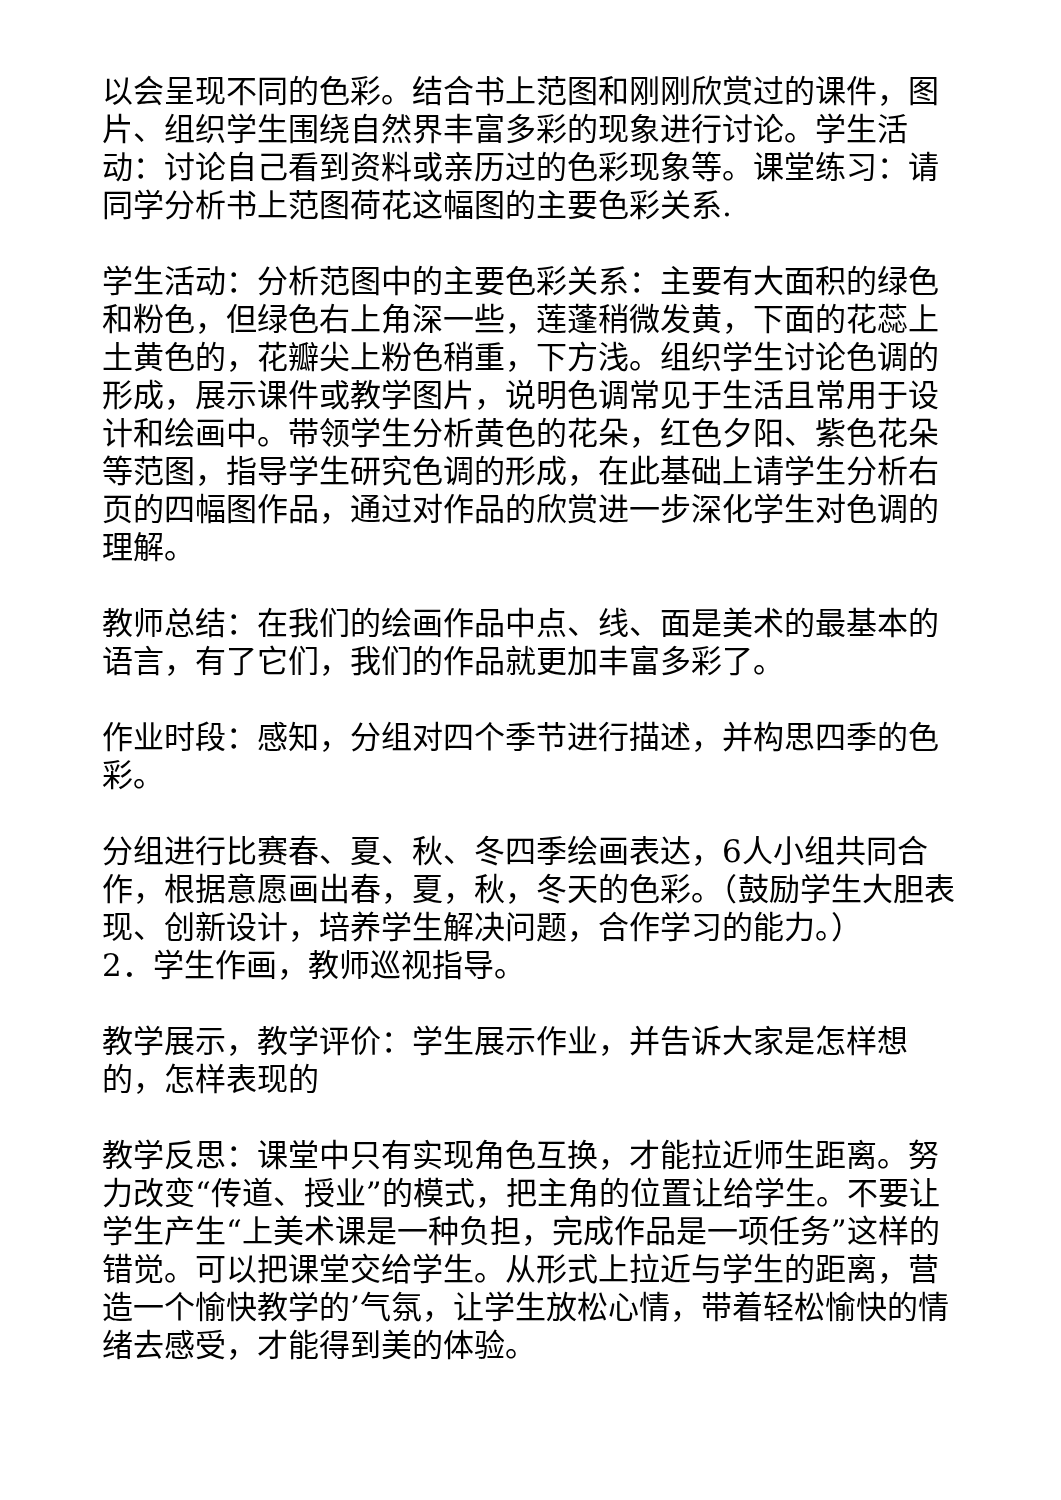以会呈现不同的色彩。结合书上范图和刚刚欣赏过的课件，图片、组织学生围绕自然界丰富多彩的现象进行讨论。学生活动：讨论自己看到资料或亲历过的色彩现象等。课堂练习：请同学分析书上范图荷花这幅图的主要色彩关系.
学生活动：分析范图中的主要色彩关系：主要有大面积的绿色和粉色，但绿色右上角深一些，莲蓬稍微发黄，下面的花蕊上土黄色的，花瓣尖上粉色稍重，下方浅。组织学生讨论色调的形成，展示课件或教学图片，说明色调常见于生活且常用于设计和绘画中。带领学生分析黄色的花朵，红色夕阳、紫色花朵等范图，指导学生研究色调的形成，在此基础上请学生分析右页的四幅图作品，通过对作品的欣赏进一步深化学生对色调的理解。
教师总结：在我们的绘画作品中点、线、面是美术的最基本的语言，有了它们，我们的作品就更加丰富多彩了。
作业时段：感知，分组对四个季节进行描述，并构思四季的色彩。
分组进行比赛春、夏、秋、冬四季绘画表达，6人小组共同合作，根据意愿画出春，夏，秋，冬天的色彩。（鼓励学生大胆表现、创新设计，培养学生解决问题，合作学习的能力。）
2．学生作画，教师巡视指导。
教学展示，教学评价：学生展示作业，并告诉大家是怎样想的，怎样表现的
教学反思：课堂中只有实现角色互换，才能拉近师生距离。努力改变“传道、授业”的模式，把主角的位置让给学生。不要让学生产生“上美术课是一种负担，完成作品是一项任务”这样的错觉。可以把课堂交给学生。从形式上拉近与学生的距离，营造一个愉快教学的’气氛，让学生放松心情，带着轻松愉快的情绪去感受，才能得到美的体验。